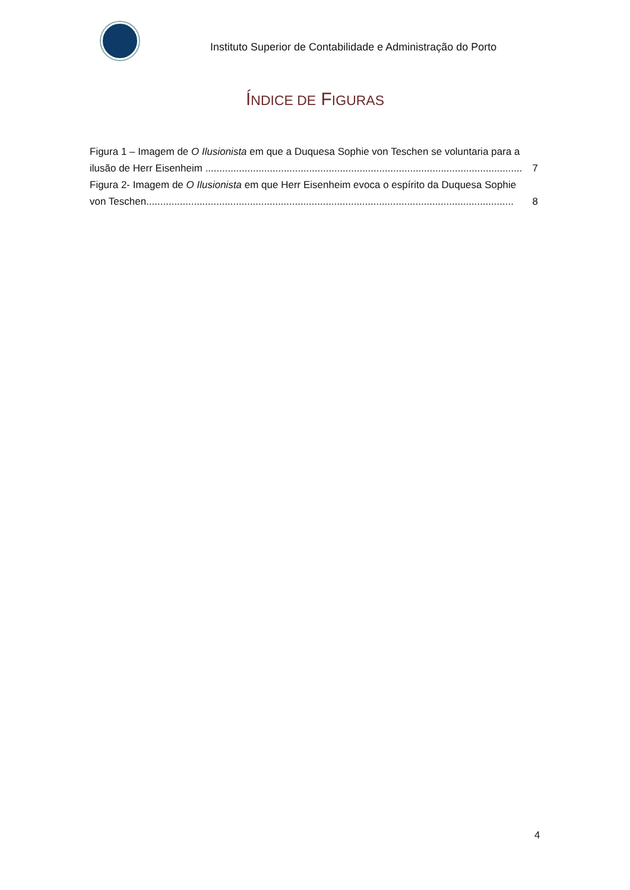Instituto Superior de Contabilidade e Administração do Porto
ÍNDICE DE FIGURAS
Figura 1 – Imagem de O Ilusionista em que a Duquesa Sophie von Teschen se voluntaria para a
ilusão de Herr Eisenheim ................................................................................................................. 7
Figura 2- Imagem de O Ilusionista em que Herr Eisenheim evoca o espírito da Duquesa Sophie
von Teschen................................................................................................................................... 8
4